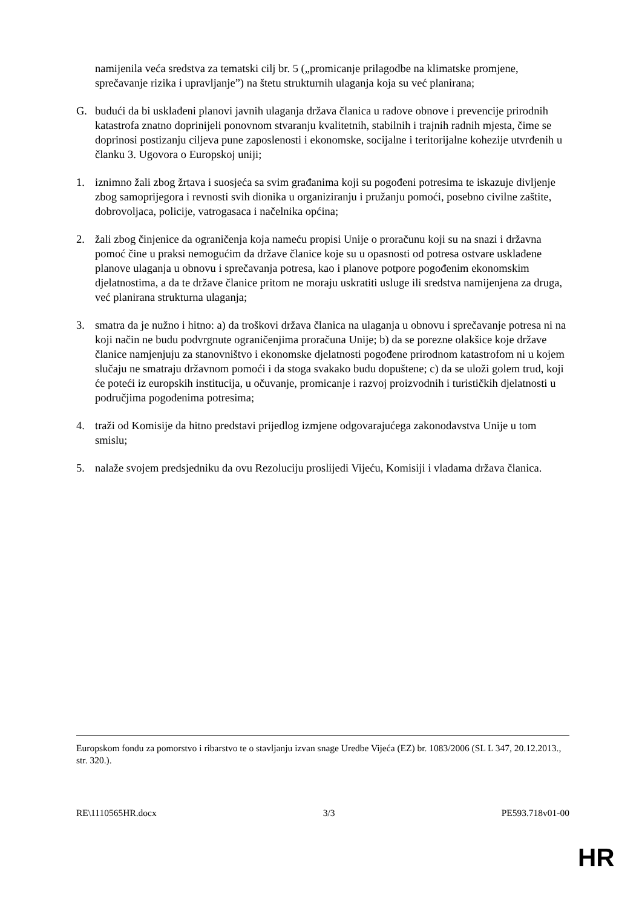namijenila veća sredstva za tematski cilj br. 5 („promicanje prilagodbe na klimatske promjene, sprečavanje rizika i upravljanje”) na štetu strukturnih ulaganja koja su već planirana;
G. budući da bi usklađeni planovi javnih ulaganja država članica u radove obnove i prevencije prirodnih katastrofa znatno doprinijeli ponovnom stvaranju kvalitetnih, stabilnih i trajnih radnih mjesta, čime se doprinosi postizanju ciljeva pune zaposlenosti i ekonomske, socijalne i teritorijalne kohezije utvrđenih u članku 3. Ugovora o Europskoj uniji;
1. iznimno žali zbog žrtava i suosjeća sa svim građanima koji su pogođeni potresima te iskazuje divljenje zbog samoprijegora i revnosti svih dionika u organiziranju i pružanju pomoći, posebno civilne zaštite, dobrovoljaca, policije, vatrogasaca i načelnika općina;
2. žali zbog činjenice da ograničenja koja nameću propisi Unije o proračunu koji su na snazi i državna pomoć čine u praksi nemogućim da države članice koje su u opasnosti od potresa ostvare usklađene planove ulaganja u obnovu i sprečavanja potresa, kao i planove potpore pogođenim ekonomskim djelatnostima, a da te države članice pritom ne moraju uskratiti usluge ili sredstva namijenjena za druga, već planirana strukturna ulaganja;
3. smatra da je nužno i hitno: a) da troškovi država članica na ulaganja u obnovu i sprečavanje potresa ni na koji način ne budu podvrgnute ograničenjima proračuna Unije; b) da se porezne olakšice koje države članice namjenjuju za stanovništvo i ekonomske djelatnosti pogođene prirodnom katastrofom ni u kojem slučaju ne smatraju državnom pomoći i da stoga svakako budu dopuštene; c) da se uloži golem trud, koji će poteći iz europskih institucija, u očuvanje, promicanje i razvoj proizvodnih i turističkih djelatnosti u područjima pogođenima potresima;
4. traži od Komisije da hitno predstavi prijedlog izmjene odgovarajućega zakonodavstva Unije u tom smislu;
5. nalaže svojem predsjedniku da ovu Rezoluciju proslijedi Vijeću, Komisiji i vladama država članica.
Europskom fondu za pomorstvo i ribarstvo te o stavljanju izvan snage Uredbe Vijeća (EZ) br. 1083/2006 (SL L 347, 20.12.2013., str. 320.).
RE\1110565HR.docx 3/3 PE593.718v01-00
HR